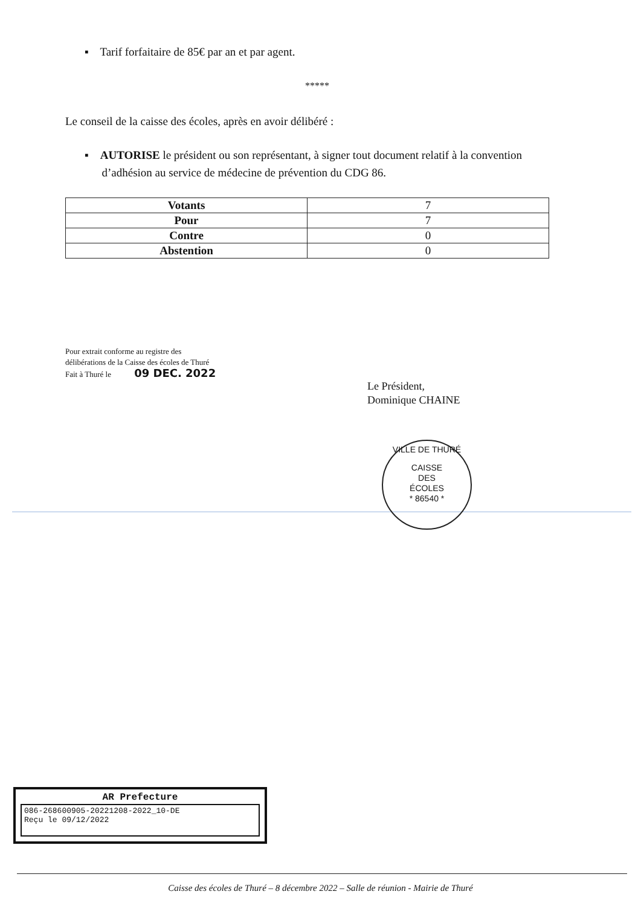▪ Tarif forfaitaire de 85€ par an et par agent.
*****
Le conseil de la caisse des écoles, après en avoir délibéré :
▪ AUTORISE le président ou son représentant, à signer tout document relatif à la convention
d’adhésion au service de médecine de prévention du CDG 86.
| Votants | 7 |
| Pour | 7 |
| Contre | 0 |
| Abstention | 0 |
Pour extrait conforme au registre des
délibérations de la Caisse des écoles de Thuré
Fait à Thuré le 09 DEC. 2022
Le Président,
Dominique CHAINE
VILLE DE THURÉ
CAISSE
DES
ÉCOLES
* 86540 *
AR Prefecture
086-268600905-20221208-2022_10-DE
Reçu le 09/12/2022
Caisse des écoles de Thuré – 8 décembre 2022 – Salle de réunion - Mairie de Thuré